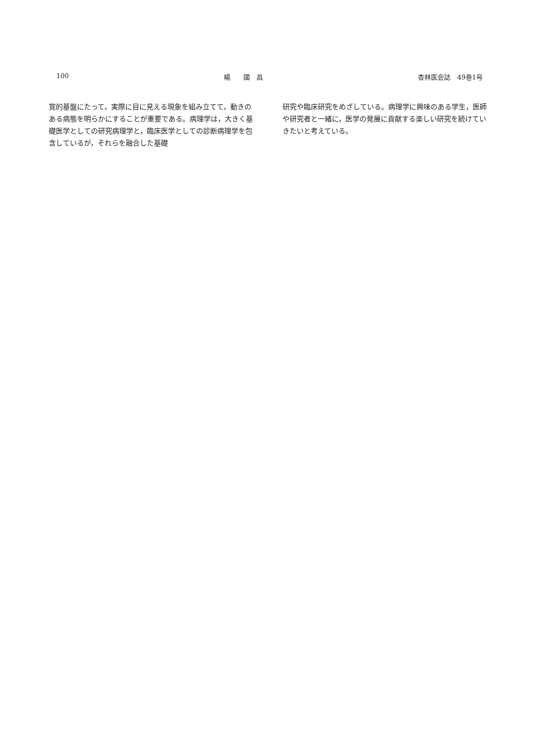100 楊　　國　昌 杏林医会誌　49巻1号
覚的基盤にたって，実際に目に見える現象を組み立てて，動きのある病態を明らかにすることが重要である。病理学は，大きく基礎医学としての研究病理学と，臨床医学としての診断病理学を包含しているが，それらを融合した基礎
研究や臨床研究をめざしている。病理学に興味のある学生，医師や研究者と一緒に，医学の発展に貢献する楽しい研究を続けていきたいと考えている。